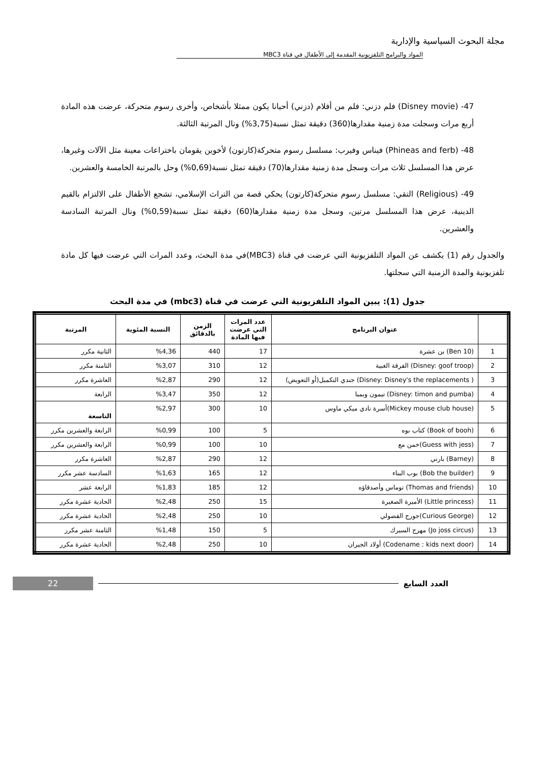مجلة البحوث السياسية والإدارية
المواد والبرامج التلفزيونية المقدمة إلى الأطفال في قناة MBC3
47- (Disney movie) فلم دزني: فلم من أفلام (دزني) أحيانا يكون ممثلا بأشخاص، وأخرى رسوم متحركة، عرضت هذه المادة أربع مرات وسجلت مدة زمنية مقدارها(360) دقيقة تمثل نسبة(3,75%) ونال المرتبة الثالثة.
48- (Phineas and ferb) فيناس وفيرب: مسلسل رسوم متحركة(كارتون) لأخوين يقومان باختراعات معينة مثل الآلات وغيرها، عرض هذا المسلسل ثلاث مرات وسجل مدة زمنية مقدارها(70) دقيقة تمثل نسبة(0,69%) وحل بالمرتبة الخامسة والعشرين.
49- (Religious) التقي: مسلسل رسوم متحركة(كارتون) يحكي قصة من التراث الإسلامي، تشجع الأطفال على الالتزام بالقيم الدينية، عرض هذا المسلسل مرتين، وسجل مدة زمنية مقدارها(60) دقيقة تمثل نسبة(0,59%) ونال المرتبة السادسة والعشرين.
والجدول رقم (1) يكشف عن المواد التلفزيونية التي عرضت في قناة (MBC3)في مدة البحث، وعدد المرات التي عرضت فيها كل مادة تلفزيونية والمدة الزمنية التي سجلتها.
جدول (1): يبين المواد التلفزيونية التي عرضت في قناة (mbc3) في مدة البحث
| | عنوان البرنامج | عدد المرات التي عرضت فيها المادة | الزمن بالدقائق | النسبة المئوية | المرتبة |
| --- | --- | --- | --- | --- | --- |
| 1 | (Ben 10) بن عشرة | 17 | 440 | %4,36 | الثانية مكرر |
| 2 | (Disney: goof troop) الفرقة الغبية | 12 | 310 | %3,07 | الثامنة مكرر |
| 3 | ( Disney: Disney's the replacements) جندي التكميل(أو التعويض) | 12 | 290 | %2,87 | العاشرة مكرر |
| 4 | (Disney: timon and pumba) تيمون وبمبا | 12 | 350 | %3,47 | الرابعة |
| 5 | (Mickey mouse club house)أسرة نادي ميكي ماوس | 10 | 300 | %2,97 | التاسعة |
| 6 | (Book of booh) كتاب بوه | 5 | 100 | %0,99 | الرابعة والعشرين مكرر |
| 7 | (Guess with jess)خمن مع | 10 | 100 | %0,99 | الرابعة والعشرين مكرر |
| 8 | (Barney) بارني | 12 | 290 | %2,87 | العاشرة مكرر |
| 9 | (Bob the builder) بوب البناء | 12 | 165 | %1,63 | السادسة عشر مكرر |
| 10 | (Thomas and friends) توماس وأصدقاؤه | 12 | 185 | %1,83 | الرابعة عشر |
| 11 | (Little princess) الأميرة الصغيرة | 15 | 250 | %2,48 | الحادية عشرة مكرر |
| 12 | (Curious George)جورج الفضولي | 10 | 250 | %2,48 | الحادية عشرة مكرر |
| 13 | (Jo joss circus) مهرج السيرك | 5 | 150 | %1,48 | الثامنة عشر مكرر |
| 14 | (Codename : kids next door) أولاد الجيران | 10 | 250 | %2,48 | الحادية عشرة مكرر |
العدد السابع 22